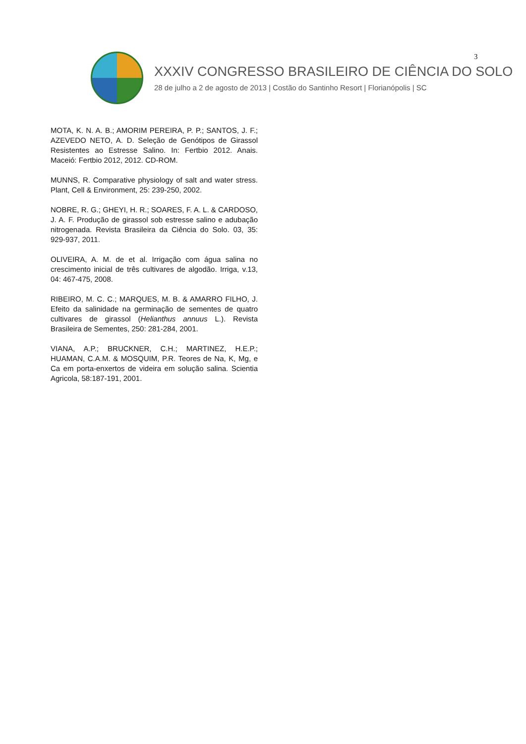3
XXXIV CONGRESSO BRASILEIRO DE CIÊNCIA DO SOLO
28 de julho a 2 de agosto de 2013 | Costão do Santinho Resort | Florianópolis | SC
MOTA, K. N. A. B.; AMORIM PEREIRA, P. P.; SANTOS, J. F.; AZEVEDO NETO, A. D. Seleção de Genótipos de Girassol Resistentes ao Estresse Salino. In: Fertbio 2012. Anais. Maceió: Fertbio 2012, 2012. CD-ROM.
MUNNS, R. Comparative physiology of salt and water stress. Plant, Cell & Environment, 25: 239-250, 2002.
NOBRE, R. G.; GHEYI, H. R.; SOARES, F. A. L. & CARDOSO, J. A. F. Produção de girassol sob estresse salino e adubação nitrogenada. Revista Brasileira da Ciência do Solo. 03, 35: 929-937, 2011.
OLIVEIRA, A. M. de et al. Irrigação com água salina no crescimento inicial de três cultivares de algodão. Irriga, v.13, 04: 467-475, 2008.
RIBEIRO, M. C. C.; MARQUES, M. B. & AMARRO FILHO, J. Efeito da salinidade na germinação de sementes de quatro cultivares de girassol (Helianthus annuus L.). Revista Brasileira de Sementes, 250: 281-284, 2001.
VIANA, A.P.; BRUCKNER, C.H.; MARTINEZ, H.E.P.; HUAMAN, C.A.M. & MOSQUIM, P.R. Teores de Na, K, Mg, e Ca em porta-enxertos de videira em solução salina. Scientia Agricola, 58:187-191, 2001.